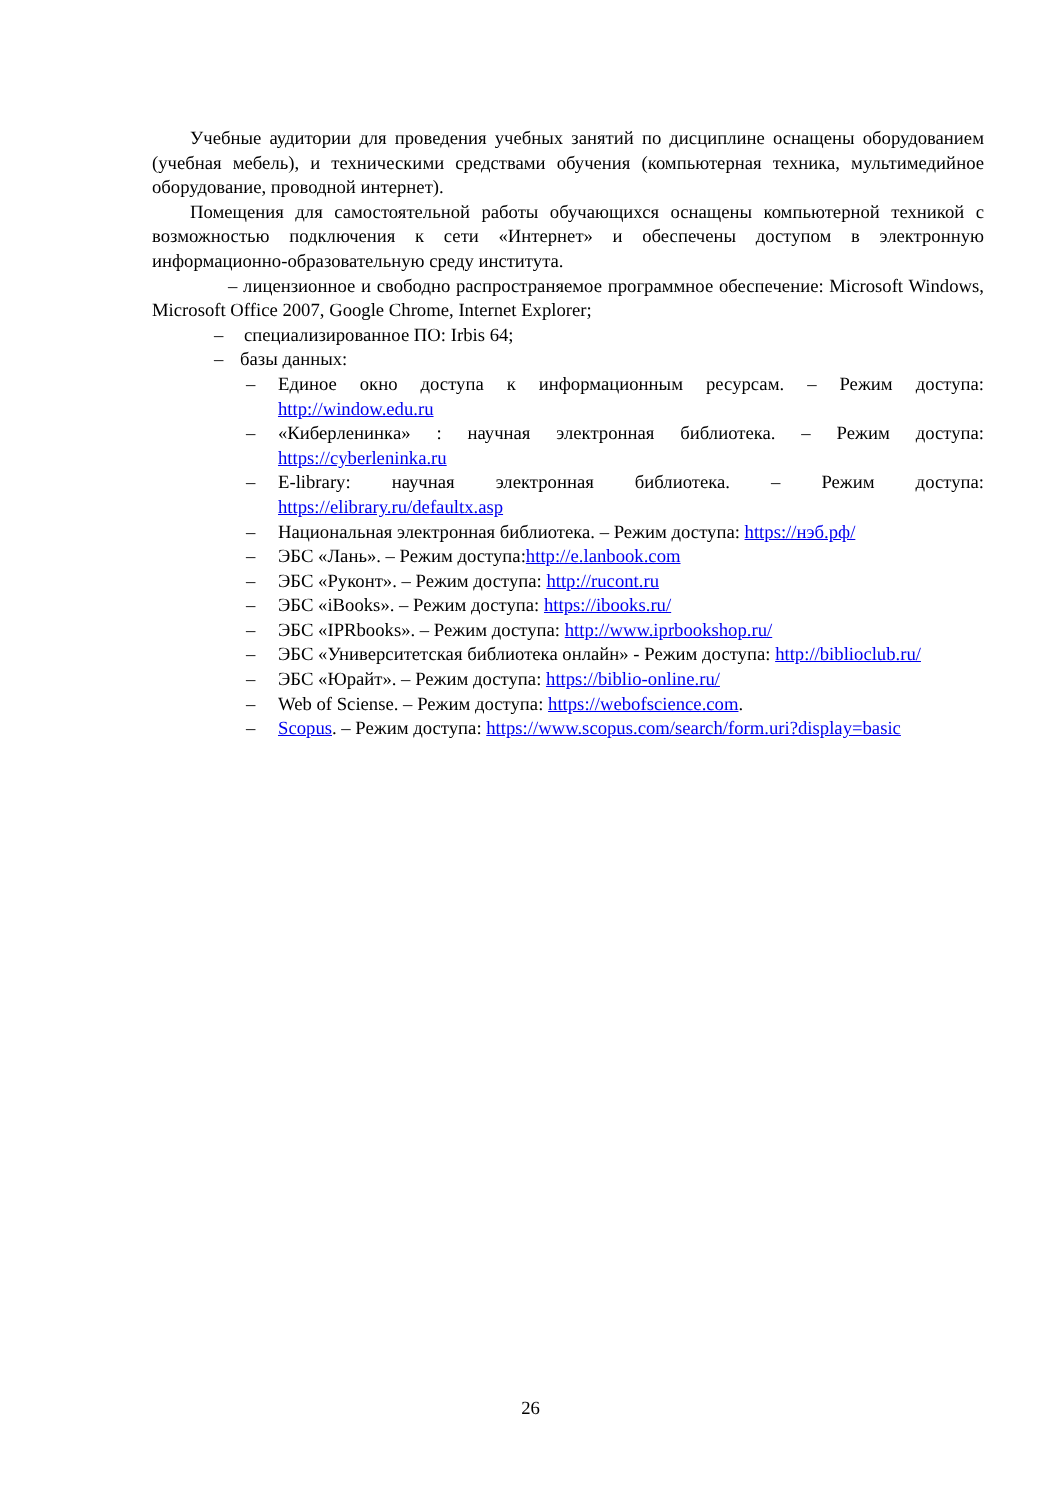Учебные аудитории для проведения учебных занятий по дисциплине оснащены оборудованием (учебная мебель), и техническими средствами обучения (компьютерная техника, мультимедийное оборудование, проводной интернет).
Помещения для самостоятельной работы обучающихся оснащены компьютерной техникой с возможностью подключения к сети «Интернет» и обеспечены доступом в электронную информационно-образовательную среду института.
– лицензионное и свободно распространяемое программное обеспечение: Microsoft Windows, Microsoft Office 2007, Google Chrome, Internet Explorer;
– специализированное ПО: Irbis 64;
– базы данных:
– Единое окно доступа к информационным ресурсам. – Режим доступа: http://window.edu.ru
– «Киберленинка» : научная электронная библиотека. – Режим доступа: https://cyberleninka.ru
– E-library: научная электронная библиотека. – Режим доступа: https://elibrary.ru/defaultx.asp
– Национальная электронная библиотека. – Режим доступа: https://нэб.рф/
– ЭБС «Лань». – Режим доступа:http://e.lanbook.com
– ЭБС «Руконт». – Режим доступа: http://rucont.ru
– ЭБС «iBooks». – Режим доступа: https://ibooks.ru/
– ЭБС «IPRbooks». – Режим доступа: http://www.iprbookshop.ru/
– ЭБС «Университетская библиотека онлайн» - Режим доступа: http://biblioclub.ru/
– ЭБС «Юрайт». – Режим доступа: https://biblio-online.ru/
– Web of Sciense. – Режим доступа: https://webofscience.com.
– Scopus. – Режим доступа: https://www.scopus.com/search/form.uri?display=basic
26